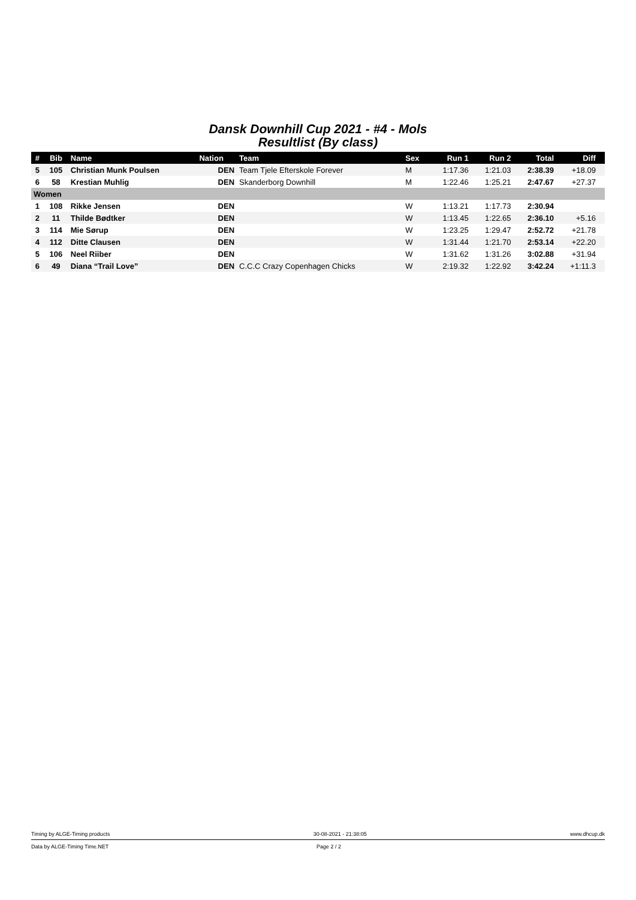Dansk Downhill Cup 2021 - #4 - Mols
Resultlist (By class)
| # | Bib | Name | Nation | Team | Sex | Run 1 | Run 2 | Total | Diff | |
| --- | --- | --- | --- | --- | --- | --- | --- | --- | --- | --- |
| 5 | 105 | Christian Munk Poulsen | DEN | Team Tjele Efterskole Forever | M | 1:17.36 | 1:21.03 | 2:38.39 | +18.09 | |
| 6 | 58 | Krestian Muhlig | DEN | Skanderborg Downhill | M | 1:22.46 | 1:25.21 | 2:47.67 | +27.37 | |
| Women | | | | | | | | | | |
| 1 | 108 | Rikke Jensen | DEN | | W | 1:13.21 | 1:17.73 | 2:30.94 | | |
| 2 | 11 | Thilde Bødtker | DEN | | W | 1:13.45 | 1:22.65 | 2:36.10 | +5.16 | |
| 3 | 114 | Mie Sørup | DEN | | W | 1:23.25 | 1:29.47 | 2:52.72 | +21.78 | |
| 4 | 112 | Ditte Clausen | DEN | | W | 1:31.44 | 1:21.70 | 2:53.14 | +22.20 | |
| 5 | 106 | Neel Riiber | DEN | | W | 1:31.62 | 1:31.26 | 3:02.88 | +31.94 | |
| 6 | 49 | Diana “Trail Love” | DEN | C.C.C Crazy Copenhagen Chicks | W | 2:19.32 | 1:22.92 | 3:42.24 | +1:11.3 | |
Timing by ALGE-Timing products 30-08-2021 - 21:38:05 www.dhcup.dk
Data by ALGE-Timing Time.NET Page 2 / 2